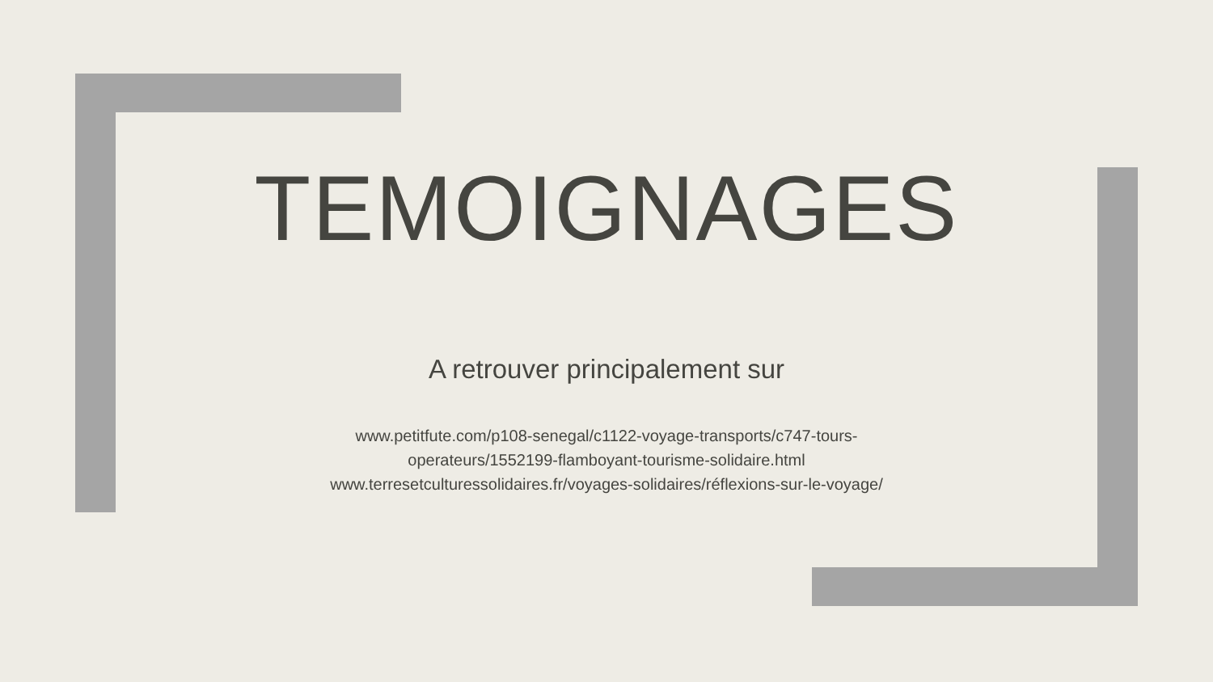TEMOIGNAGES
A retrouver principalement sur
www.petitfute.com/p108-senegal/c1122-voyage-transports/c747-tours-
operateurs/1552199-flamboyant-tourisme-solidaire.html
www.terresetculturessolidaires.fr/voyages-solidaires/réflexions-sur-le-voyage/